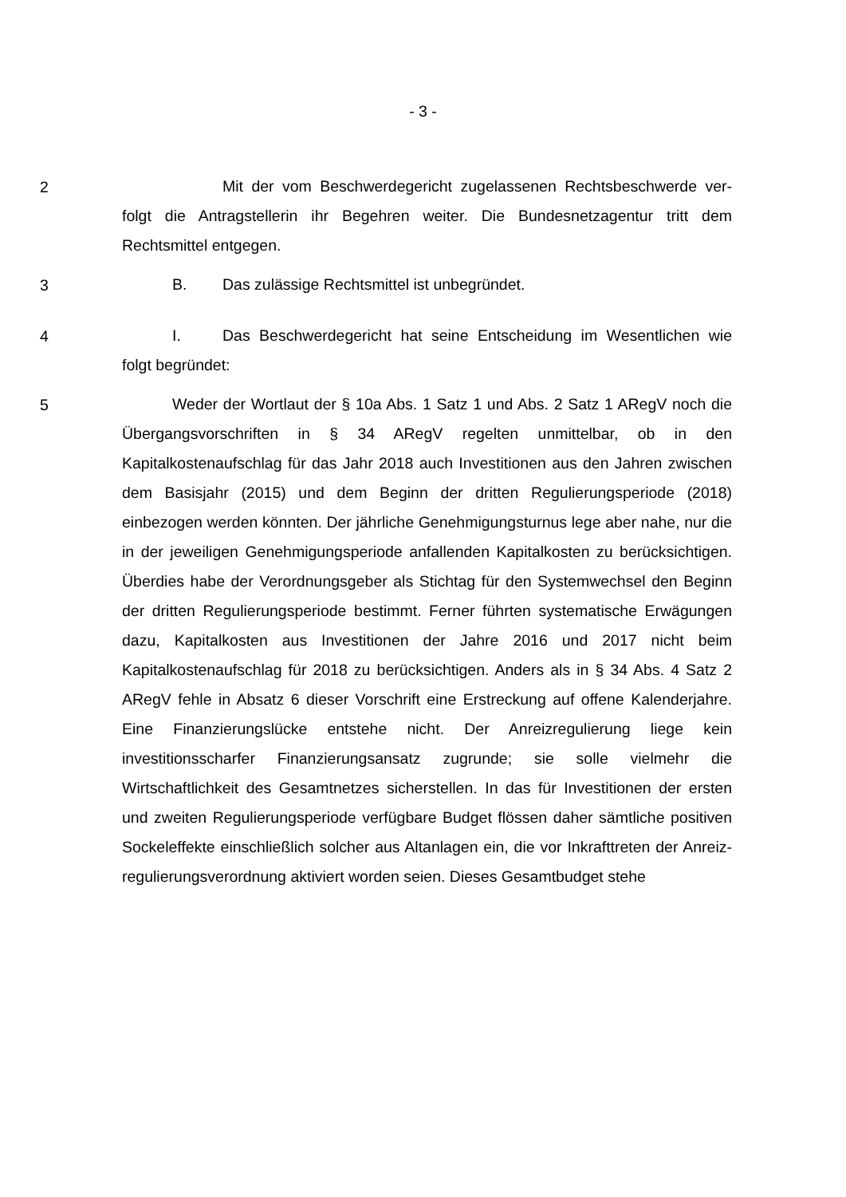- 3 -
2
Mit der vom Beschwerdegericht zugelassenen Rechtsbeschwerde ver­folgt die Antragstellerin ihr Begehren weiter. Die Bundesnetzagentur tritt dem Rechtsmittel entgegen.
3
B. Das zulässige Rechtsmittel ist unbegründet.
4
I. Das Beschwerdegericht hat seine Entscheidung im Wesentlichen wie folgt begründet:
5
Weder der Wortlaut der § 10a Abs. 1 Satz 1 und Abs. 2 Satz 1 ARegV noch die Übergangsvorschriften in § 34 ARegV regelten unmittelbar, ob in den Kapitalkostenaufschlag für das Jahr 2018 auch Investitionen aus den Jahren zwischen dem Basisjahr (2015) und dem Beginn der dritten Regulierungsperio­de (2018) einbezogen werden könnten. Der jährliche Genehmigungsturnus lege aber nahe, nur die in der jeweiligen Genehmigungsperiode anfallenden Kapital­kosten zu berücksichtigen. Überdies habe der Verordnungsgeber als Stichtag für den Systemwechsel den Beginn der dritten Regulierungsperiode bestimmt. Ferner führten systematische Erwägungen dazu, Kapitalkosten aus Investitio­nen der Jahre 2016 und 2017 nicht beim Kapitalkostenaufschlag für 2018 zu berücksichtigen. Anders als in § 34 Abs. 4 Satz 2 ARegV fehle in Absatz 6 die­ser Vorschrift eine Erstreckung auf offene Kalenderjahre. Eine Finanzierungslü­cke entstehe nicht. Der Anreizregulierung liege kein investitionsscharfer Finan­zierungsansatz zugrunde; sie solle vielmehr die Wirtschaftlichkeit des Ge­samtnetzes sicherstellen. In das für Investitionen der ersten und zweiten Regu­lierungsperiode verfügbare Budget flössen daher sämtliche positiven Sockelef­fekte einschließlich solcher aus Altanlagen ein, die vor Inkrafttreten der Anreiz­regulierungsverordnung aktiviert worden seien. Dieses Gesamtbudget stehe